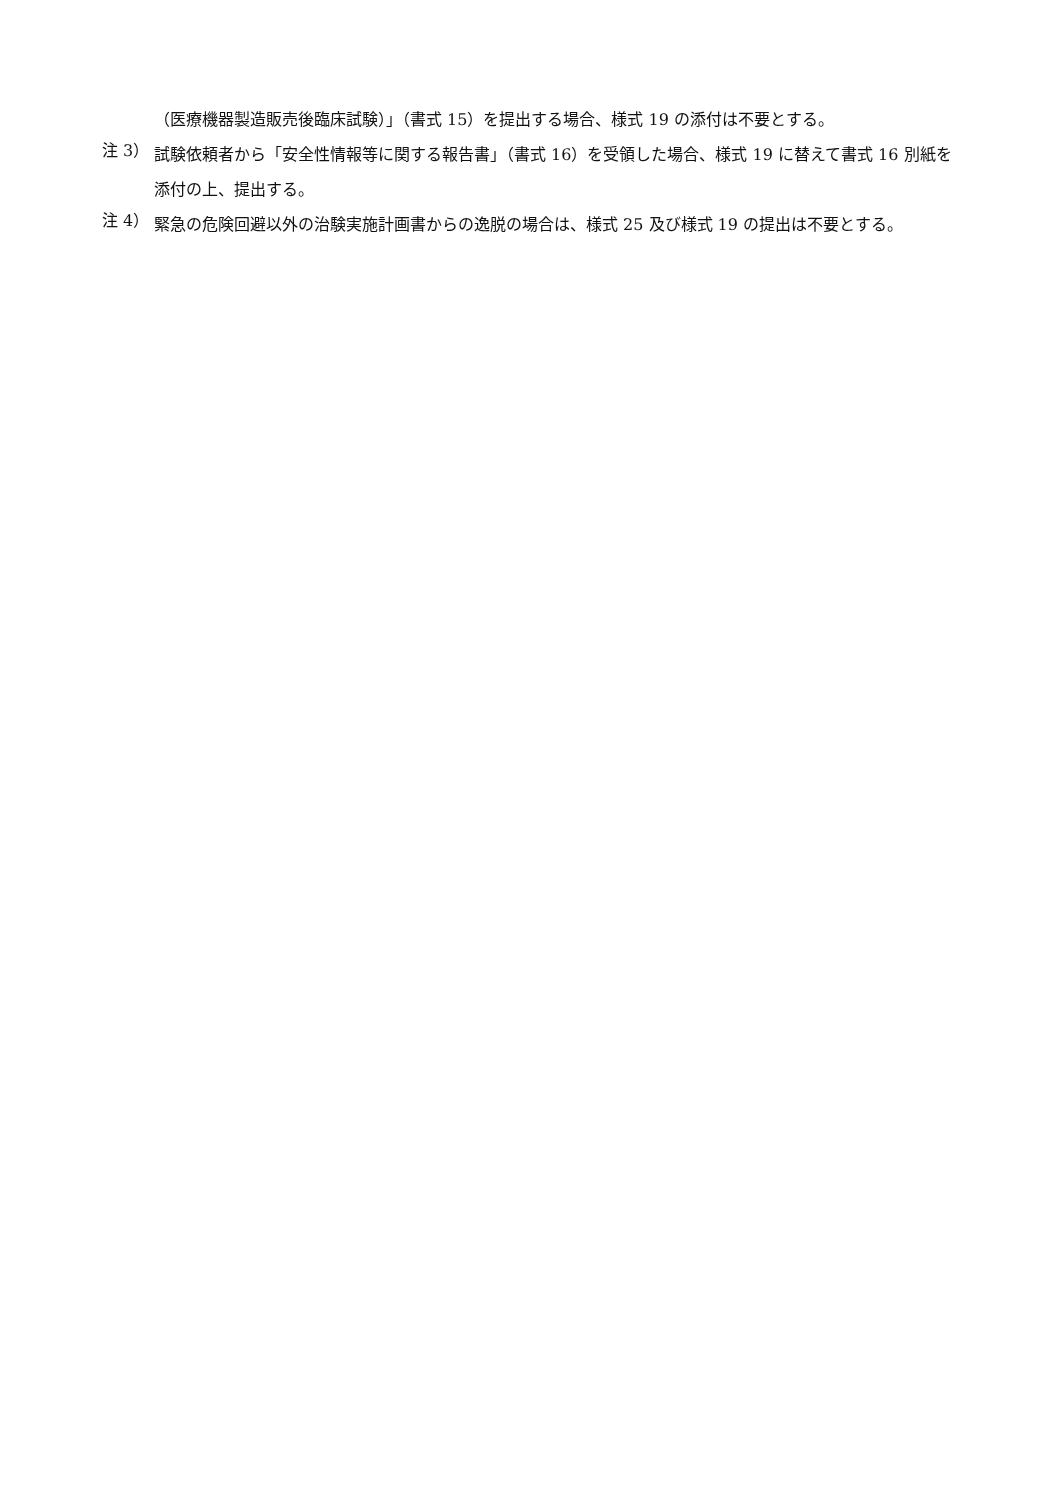（医療機器製造販売後臨床試験）」（書式 15）を提出する場合、様式 19 の添付は不要とする。
注 3）
試験依頼者から「安全性情報等に関する報告書」（書式 16）を受領した場合、様式 19 に替えて書式 16 別紙を添付の上、提出する。
注 4）
緊急の危険回避以外の治験実施計画書からの逸脱の場合は、様式 25 及び様式 19 の提出は不要とする。